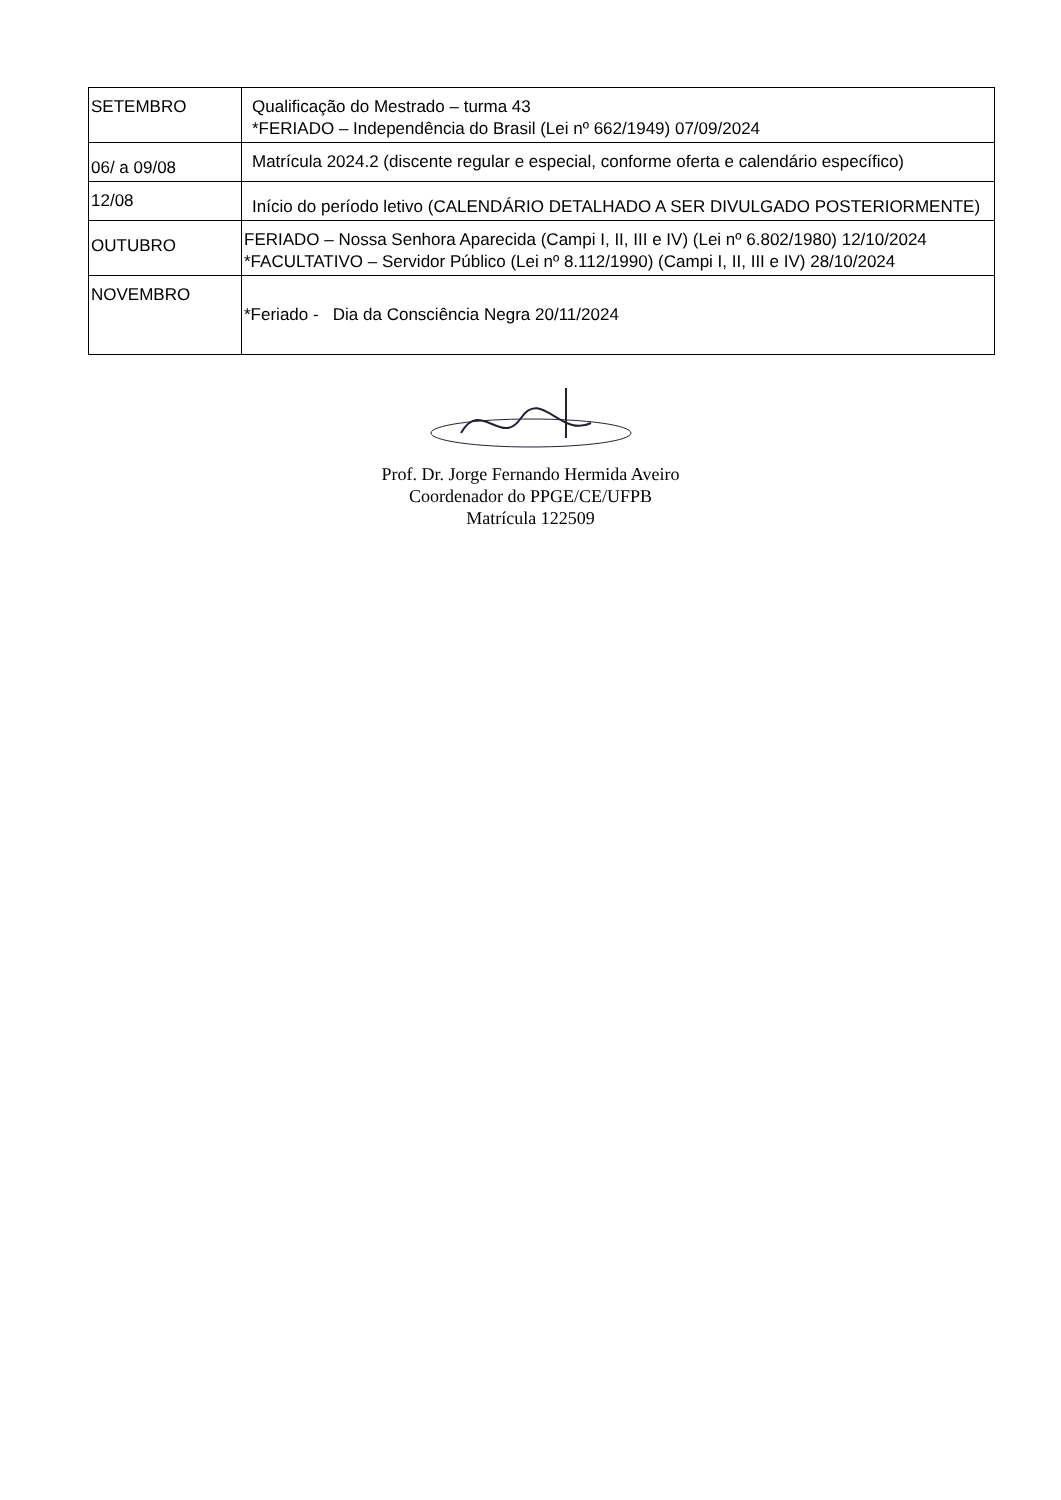| SETEMBRO | Qualificação do Mestrado – turma 43 *FERIADO – Independência do Brasil (Lei nº 662/1949) 07/09/2024 |
| 06/ a 09/08 | Matrícula 2024.2 (discente regular e especial, conforme oferta e calendário específico) |
| 12/08 | Início do período letivo (CALENDÁRIO DETALHADO A SER DIVULGADO POSTERIORMENTE) |
| OUTUBRO | FERIADO – Nossa Senhora Aparecida (Campi I, II, III e IV) (Lei nº 6.802/1980) 12/10/2024 *FACULTATIVO – Servidor Público (Lei nº 8.112/1990) (Campi I, II, III e IV) 28/10/2024 |
| NOVEMBRO | *Feriado - Dia da Consciência Negra 20/11/2024 |
Prof. Dr. Jorge Fernando Hermida Aveiro
Coordenador do PPGE/CE/UFPB
Matrícula 122509